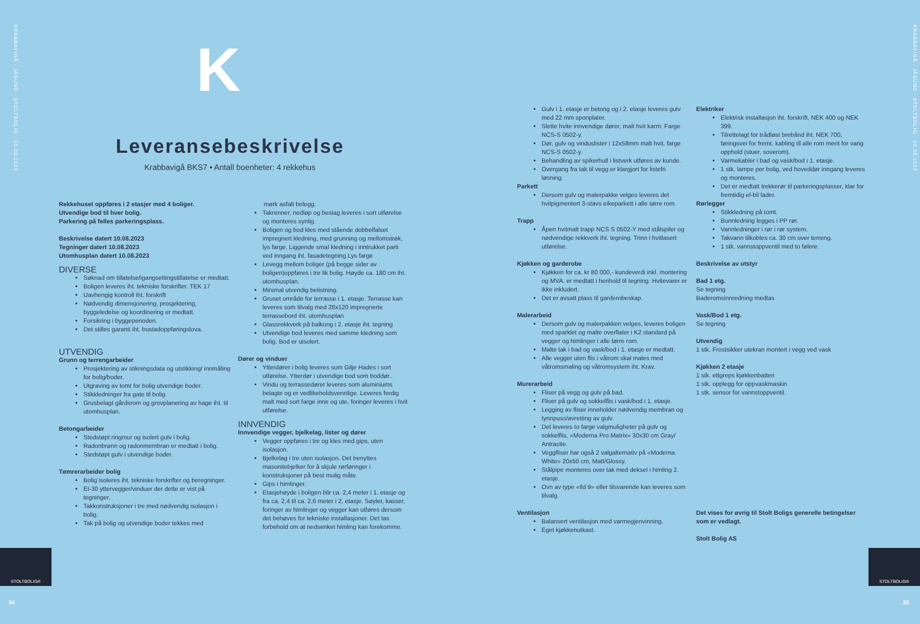KRABBAVIGÅ · JÅSUND · STOLTBOLIG · 10.08.2023
KRABBAVIGÅ · JÅSUND · STOLTBOLIG · 10.08.2023
K
Leveransebeskrivelse
Krabbavigå BKS7 • Antall boenheter: 4 rekkehus
Rekkehuset oppføres i 2 etasjer med 4 boliger.
Utvendige bod til hver bolig.
Parkering på felles parkeringsplass.
Beskrivelse datert 10.08.2023
Tegninger datert 10.08.2023
Utomhusplan datert 10.08.2023
DIVERSE
Søknad om tillatelse/igangsettingstillatelse er medtatt.
Boligen leveres iht. tekniske forskrifter. TEK 17
Uavhengig kontroll iht. forskrift
Nødvendig dimensjonering, prosjektering, byggeledelse og koordinering er medtatt.
Forsikring i byggeperioden.
Det stilles garanti iht. bustadoppføringslova.
UTVENDIG
Grunn og terrengarbeider
Prosjektering av stikningsdata og utstikking/ innmåling for bolig/boder.
Utgraving av tomt for bolig utvendige boder.
Stikkledninger fra gate til bolig.
Grusbelagt gårdsrom og grovplanering av hage iht. til utomhusplan.
Betongarbeider
Stedstøpt ringmur og isolert gulv i bolig.
Radonbrønn og radonmembran er medtatt i bolig.
Stedstøpt gulv i utvendige boder.
Tømrerarbeider bolig
Bolig isoleres iht. tekniske forskrifter og beregninger.
EI-30 yttervegger/vinduer der dette er vist på tegninger.
Takkonstruksjoner i tre med nødvendig isolasjon i bolig.
Tak på bolig og utvendige boder tekkes med
mørk asfalt belegg.
Takrenner, nedløp og beslag leveres i sort utførelse og monteres synlig.
Boligen og bod kles med stående dobbelfalset impregnert kledning, med grunning og mellomstrøk, lys farge. Liggende smal kledning i inntrukket parti ved inngang iht. fasadetegning.Lys farge
Levegg mellom boliger (på begge sider av boligen)oppføres i tre lik bolig. Høyde ca. 180 cm iht. utomhusplan.
Minimal utvendig belistning.
Gruset område for terrasse i 1. etasje. Terrasse kan leveres som tilvalg med 28x120 impregnerte terrassebord iht. utomhusplan
Glassrekkverk på balkong i 2. etasje iht. tegning
Utvendige bod leveres med samme kledning som bolig. Bod er uisolert.
Dører og vinduer
Ytterdører i bolig leveres som Gilje Hades i sort utførelse. Ytterdør i utvendige bod som boddør..
Vindu og terrassedører leveres som aluminiums belagte og er vedlikeholdsvennlige. Leveres ferdig malt med sort farge inne og ute, foringer leveres i hvit utførelse.
INNVENDIG
Innvendige vegger, bjelkelag, lister og dører
Vegger oppføres i tre og kles med gips, uten isolasjon.
Bjelkelag i tre uten isolasjon. Det benyttes masonitebjelker for å skjule rørføringer i konstruksjoner på best mulig måte.
Gips i himlinger.
Etasjehøyde i boligen blir ca. 2,4 meter i 1. etasje og fra ca. 2,4 til ca. 2,6 meter i 2. etasje. Søyler, kasser, foringer av himlinger og vegger kan utføres dersom det behøves for tekniske installasjoner. Det tas forbehold om at nedsenket himling kan forekomme.
Gulv i 1. etasje er betong og i 2. etasje leveres gulv med 22 mm sponplater.
Slette hvite innvendige dører, malt hvit karm. Farge NCS-S 0502-y.
Dør, gulv og vinduslister i 12x58mm malt hvit, farge NCS-S 0502-y.
Behandling av spikerhull i listverk utføres av kunde.
Overgang fra tak til vegg er klargjort for listefri løsning.
Parkett
Dersom gulv og malerpakke velges leveres det hvitpigmentert 3-stavs eikeparkett i alle tørre rom.
Trapp
Åpen hvitmalt trapp NCS S 0502-Y med stålspiler og nødvendige rekkverk iht. tegning. Trinn i hvitlasert utførelse.
Kjøkken og garderobe
Kjøkken for ca. kr 80 000,- kundeverdi inkl. montering og MVA. er medtatt i henhold til tegning. Hvitevarer er ikke inkludert.
Det er avsatt plass til garderobeskap.
Malerarbeid
Dersom gulv og malerpakken velges, leveres boligen med sparklet og malte overflater i K2 standard på vegger og himlinger i alle tørre rom.
Malte tak i bad og vask/bod i 1. etasje er medtatt.
Alle vegger uten flis i våtrom skal males med våtromsmaling og våtromsystem iht. Krav.
Murerarbeid
Fliser på vegg og gulv på bad.
Fliser på gulv og sokkelflis i vask/bod i 1. etasje.
Legging av fliser inneholder nødvendig membran og tynnpuss/avretting av gulv.
Det leveres to farge valgmuligheter på gulv og sokkelflis, «Moderna Pro Matrix» 30x30 cm Gray/ Antracite.
Veggfliser har også 2 valgalternativ på «Moderna White» 20x50 cm, Matt/Glossy.
Stålpipe monteres over tak med deksel i himling 2. etasje.
Ovn av type «Ild 9» eller tilsvarende kan leveres som tilvalg.
Ventilasjon
Balansert ventilasjon med varmegjenvinning.
Eget kjøkkenutkast.
Elektriker
Elektrisk installasjon iht. forskrift, NEK 400 og NEK 399.
Tilrettelagt for trådløst brebånd iht. NEK 700, føringsvei for fremt. kabling til alle rom ment for varig opphold (stuer, soverom).
Varmekabler i bad og vask/bod i 1. etasje.
1 stk. lampe per bolig, ved hoveddør inngang leveres og monteres.
Det er medtatt trekkerør til parkeringsplasser, klar for fremtidig el-bil lader.
Rørlegger
Stikkledning på tomt.
Bunnledning legges i PP rør.
Vannledninger i rør i rør system.
Takvann tilkobles ca. 30 cm over terreng.
1 stk. vannstoppventil med to følere.
Beskrivelse av utstyr
Bad 1 etg.
Se tegning
Baderomsinnredning medtas
Vask/Bod 1 etg.
Se tegning
Utvendig
1 stk. Frostsikker utekran montert i vegg ved vask
Kjøkken 2 etasje
1 stk. ettgreps kjøkkenbatteri
1 stk. opplegg for oppvaskmaskin
1 stk. sensor for vannstoppventil.
Det vises for øvrig til Stolt Boligs generelle betingelser som er vedlagt.
Stolt Bolig AS
STOLTBOLIG® STOLTBOLIG®
34 35